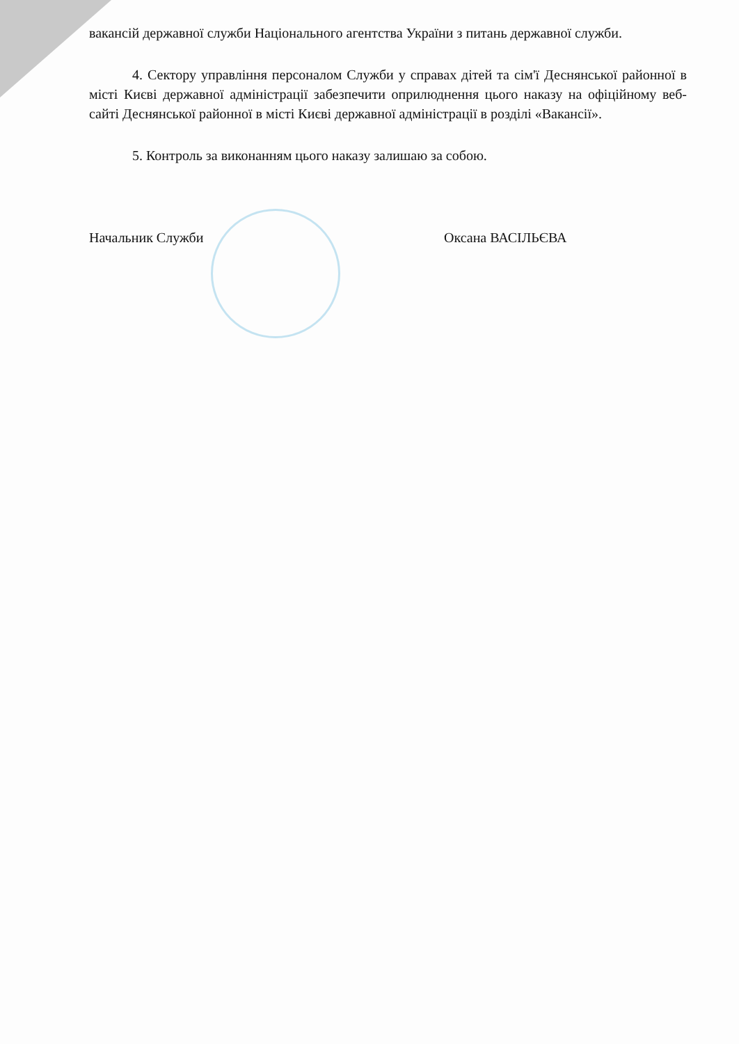вакансій державної служби Національного агентства України з питань державної служби.
4. Сектору управління персоналом Служби у справах дітей та сім'ї Деснянської районної в місті Києві державної адміністрації забезпечити оприлюднення цього наказу на офіційному веб-сайті Деснянської районної в місті Києві державної адміністрації в розділі «Вакансії».
5. Контроль за виконанням цього наказу залишаю за собою.
Начальник Служби Оксана ВАСІЛЬЄВА